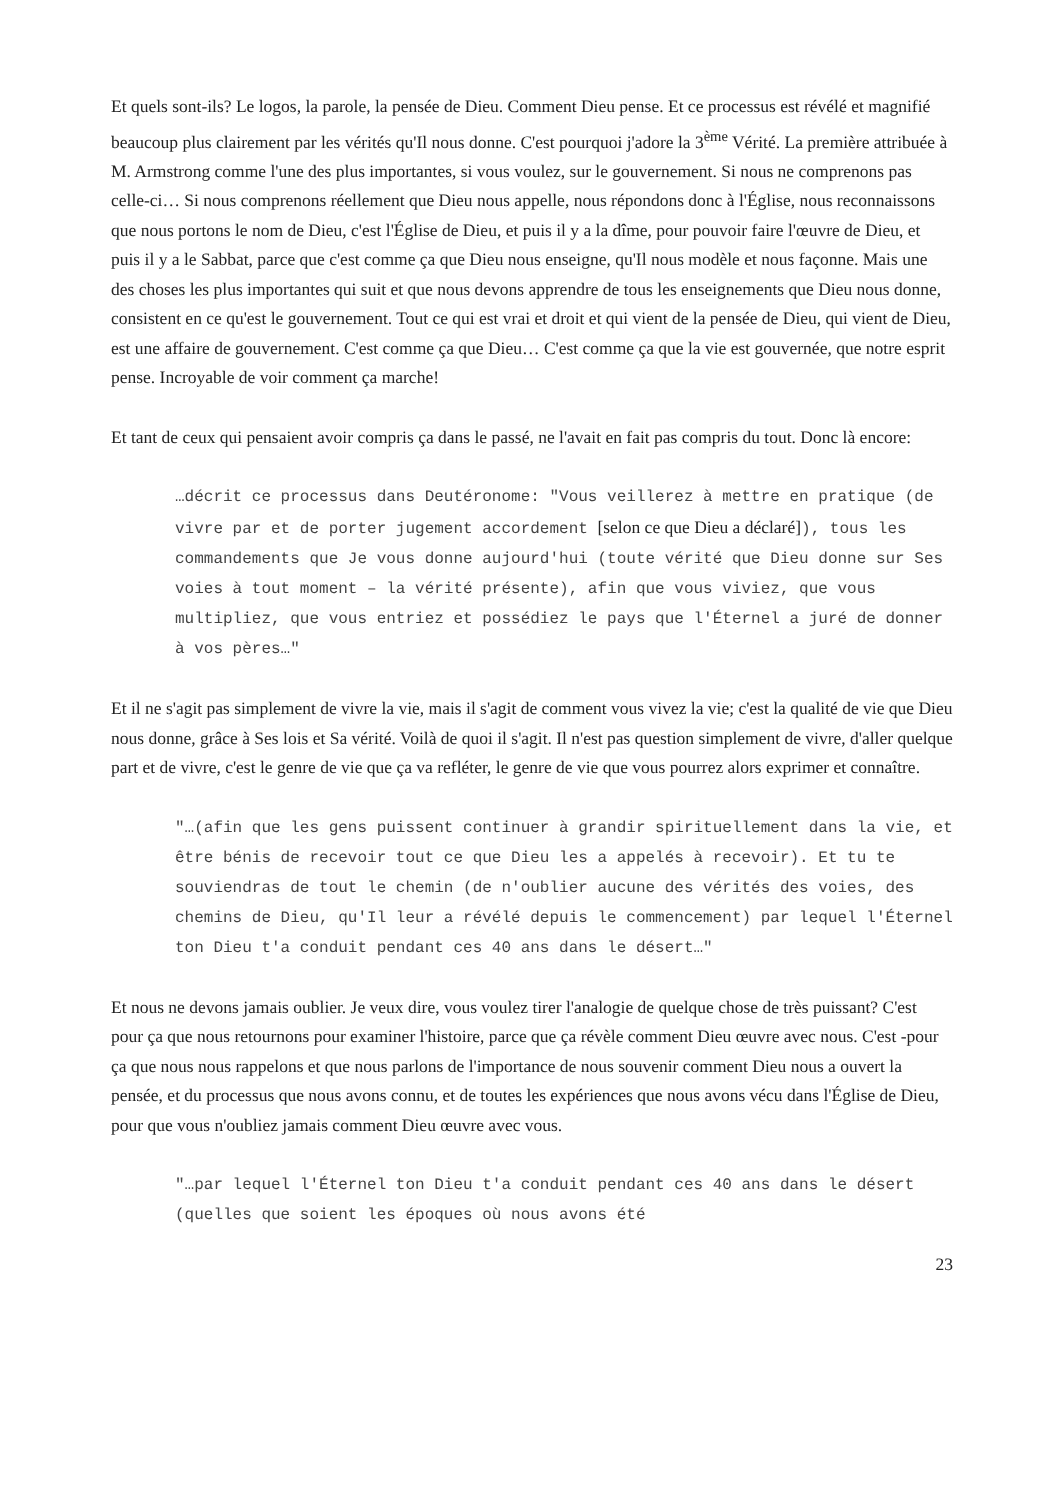Et quels sont-ils? Le logos, la parole, la pensée de Dieu. Comment Dieu pense. Et ce processus est révélé et magnifié beaucoup plus clairement par les vérités qu'Il nous donne. C'est pourquoi j'adore la 3<sup>ème</sup> Vérité. La première attribuée à M. Armstrong comme l'une des plus importantes, si vous voulez, sur le gouvernement. Si nous ne comprenons pas celle-ci… Si nous comprenons réellement que Dieu nous appelle, nous répondons donc à l'Église, nous reconnaissons que nous portons le nom de Dieu, c'est l'Église de Dieu, et puis il y a la dîme, pour pouvoir faire l'œuvre de Dieu, et puis il y a le Sabbat, parce que c'est comme ça que Dieu nous enseigne, qu'Il nous modèle et nous façonne. Mais une des choses les plus importantes qui suit et que nous devons apprendre de tous les enseignements que Dieu nous donne, consistent en ce qu'est le gouvernement. Tout ce qui est vrai et droit et qui vient de la pensée de Dieu, qui vient de Dieu, est une affaire de gouvernement. C'est comme ça que Dieu… C'est comme ça que la vie est gouvernée, que notre esprit pense. Incroyable de voir comment ça marche!
Et tant de ceux qui pensaient avoir compris ça dans le passé, ne l'avait en fait pas compris du tout. Donc là encore:
…décrit ce processus dans Deutéronome: "Vous veillerez à mettre en pratique (de vivre par et de porter jugement accordement [selon ce que Dieu a déclaré]), tous les commandements que Je vous donne aujourd'hui (toute vérité que Dieu donne sur Ses voies à tout moment – la vérité présente), afin que vous viviez, que vous multipliez, que vous entriez et possédiez le pays que l'Éternel a juré de donner à vos pères…"
Et il ne s'agit pas simplement de vivre la vie, mais il s'agit de comment vous vivez la vie; c'est la qualité de vie que Dieu nous donne, grâce à Ses lois et Sa vérité. Voilà de quoi il s'agit. Il n'est pas question simplement de vivre, d'aller quelque part et de vivre, c'est le genre de vie que ça va refléter, le genre de vie que vous pourrez alors exprimer et connaître.
"…(afin que les gens puissent continuer à grandir spirituellement dans la vie, et être bénis de recevoir tout ce que Dieu les a appelés à recevoir). Et tu te souviendras de tout le chemin (de n'oublier aucune des vérités des voies, des chemins de Dieu, qu'Il leur a révélé depuis le commencement) par lequel l'Éternel ton Dieu t'a conduit pendant ces 40 ans dans le désert…"
Et nous ne devons jamais oublier. Je veux dire, vous voulez tirer l'analogie de quelque chose de très puissant? C'est pour ça que nous retournons pour examiner l'histoire, parce que ça révèle comment Dieu œuvre avec nous. C'est -pour ça que nous nous rappelons et que nous parlons de l'importance de nous souvenir comment Dieu nous a ouvert la pensée, et du processus que nous avons connu, et de toutes les expériences que nous avons vécu dans l'Église de Dieu, pour que vous n'oubliez jamais comment Dieu œuvre avec vous.
"…par lequel l'Éternel ton Dieu t'a conduit pendant ces 40 ans dans le désert (quelles que soient les époques où nous avons été
23